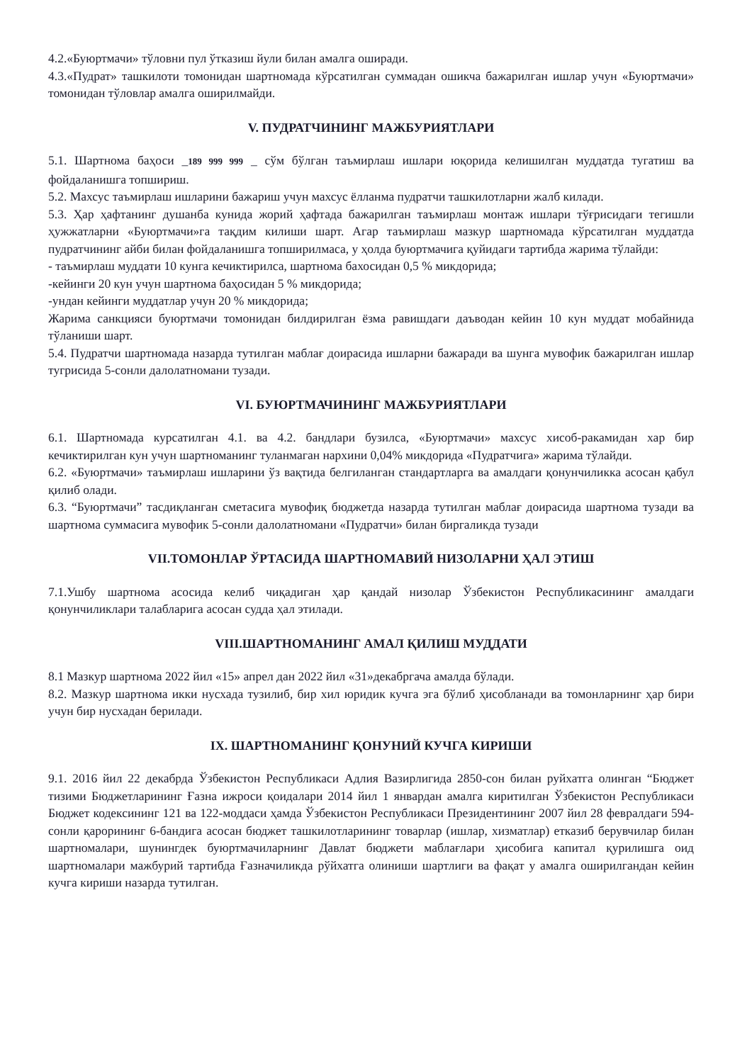4.2.«Буюртмачи» тўловни пул ўтказиш йули билан амалга оширади.
4.3.«Пудрат» ташкилоти томонидан шартномада кўрсатилган суммадан ошикча бажарилган ишлар учун «Буюртмачи» томонидан тўловлар амалга оширилмайди.
V. ПУДРАТЧИНИНГ МАЖБУРИЯТЛАРИ
5.1. Шартнома баҳоси _189 999 999 _ сўм бўлган таъмирлаш ишлари юқорида келишилган муддатда тугатиш ва фойдаланишга топшириш.
5.2. Махсус таъмирлаш ишларини бажариш учун махсус ёлланма пудратчи ташкилотларни жалб килади.
5.3. Ҳар ҳафтанинг душанба кунида жорий ҳафтада бажарилган таъмирлаш монтаж ишлари тўғрисидаги тегишли ҳужжатларни «Буюртмачи»га тақдим килиши шарт. Агар таъмирлаш мазкур шартномада кўрсатилган муддатда пудратчининг айби билан фойдаланишга топширилмаса, у ҳолда буюртмачига қуйидаги тартибда жарима тўлайди:
- таъмирлаш муддати 10 кунга кечиктирилса, шартнома бахосидан 0,5 % микдорида;
-кейинги 20 кун учун шартнома баҳосидан 5 % микдорида;
-ундан кейинги муддатлар учун 20 % микдорида;
Жарима санкцияси буюртмачи томонидан билдирилган ёзма равишдаги даъводан кейин 10 кун муддат мобайнида тўланиши шарт.
5.4. Пудратчи шартномада назарда тутилган маблағ доирасида ишларни бажаради ва шунга мувофик бажарилган ишлар тугрисида 5-сонли далолатномани тузади.
VI. БУЮРТМАЧИНИНГ МАЖБУРИЯТЛАРИ
6.1. Шартномада курсатилган 4.1. ва 4.2. бандлари бузилса, «Буюртмачи» махсус хисоб-ракамидан хар бир кечиктирилган кун учун шартноманинг туланмаган нархини 0,04% микдорида «Пудратчига» жарима тўлайди.
6.2. «Буюртмачи» таъмирлаш ишларини ўз вақтида белгиланган стандартларга ва амалдаги қонунчиликка асосан қабул қилиб олади.
6.3. “Буюртмачи” тасдиқланган сметасига мувофиқ бюджетда назарда тутилган маблағ доирасида шартнома тузади ва шартнома суммасига мувофик 5-сонли далолатномани «Пудратчи» билан биргаликда тузади
VII.ТОМОНЛАР ЎРТАСИДА ШАРТНОМАВИЙ НИЗОЛАРНИ ҲАЛ ЭТИШ
7.1.Ушбу шартнома асосида келиб чиқадиган ҳар қандай низолар Ўзбекистон Республикасининг амалдаги қонунчиликлари талабларига асосан судда ҳал этилади.
VIII.ШАРТНОМАНИНГ АМАЛ ҚИЛИШ МУДДАТИ
8.1 Мазкур шартнома 2022 йил «15» апрел дан 2022 йил «31»декабргача амалда бўлади.
8.2. Мазкур шартнома икки нусхада тузилиб, бир хил юридик кучга эга бўлиб ҳисобланади ва томонларнинг ҳар бири учун бир нусхадан берилади.
IX. ШАРТНОМАНИНГ ҚОНУНИЙ КУЧГА КИРИШИ
9.1. 2016 йил 22 декабрда Ўзбекистон Республикаси Адлия Вазирлигида 2850-сон билан руйхатга олинган “Бюджет тизими Бюджетларининг Ғазна ижроси қоидалари 2014 йил 1 январдан амалга киритилган Ўзбекистон Республикаси Бюджет кодексининг 121 ва 122-моддаси ҳамда Ўзбекистон Республикаси Президентининг 2007 йил 28 февралдаги 594-сонли қарорининг 6-бандига асосан бюджет ташкилотларининг товарлар (ишлар, хизматлар) етказиб берувчилар билан шартномалари, шунингдек буюртмачиларнинг Давлат бюджети маблағлари ҳисобига капитал қурилишга оид шартномалари мажбурий тартибда Ғазначиликда рўйхатга олиниши шартлиги ва фақат у амалга оширилгандан кейин кучга кириши назарда тутилган.